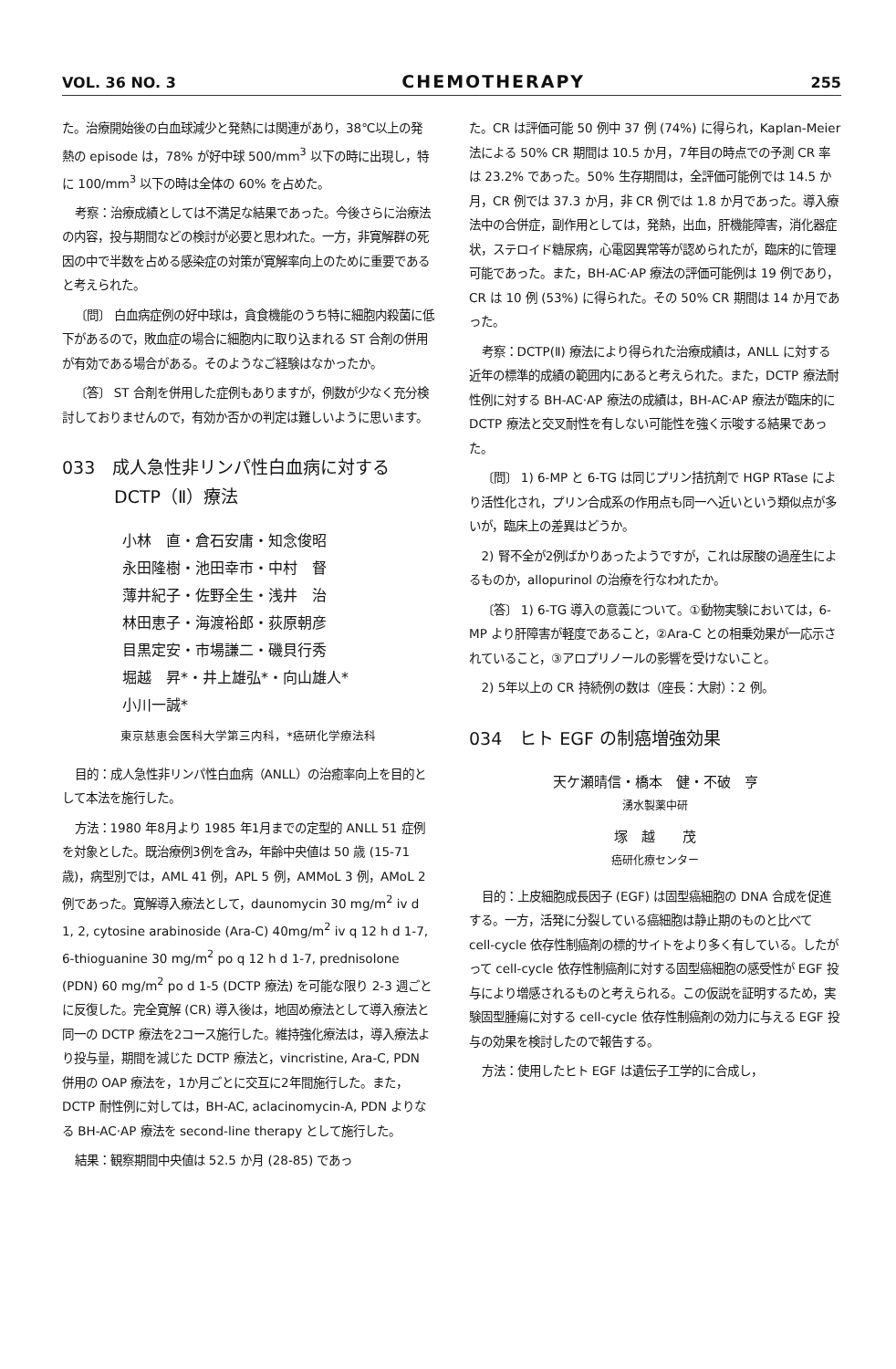VOL. 36 NO. 3 CHEMOTHERAPY 255
た。治療開始後の白血球減少と発熱には関連があり，38℃以上の発熱の episode は，78% が好中球 500/mm<sup>3</sup> 以下の時に出現し，特に 100/mm<sup>3</sup> 以下の時は全体の 60% を占めた。
考察：治療成績としては不満足な結果であった。今後さらに治療法の内容，投与期間などの検討が必要と思われた。一方，非寛解群の死因の中で半数を占める感染症の対策が寛解率向上のために重要であると考えられた。
〔問〕 白血病症例の好中球は，貪食機能のうち特に細胞内殺菌に低下があるので，敗血症の場合に細胞内に取り込まれる ST 合剤の併用が有効である場合がある。そのようなご経験はなかったか。
〔答〕 ST 合剤を併用した症例もありますが，例数が少なく充分検討しておりませんので，有効か否かの判定は難しいように思います。
033　成人急性非リンパ性白血病に対する
　　　DCTP（Ⅱ）療法
小林　直・倉石安庸・知念俊昭
永田隆樹・池田幸市・中村　督
薄井紀子・佐野全生・浅井　治
林田恵子・海渡裕郎・荻原朝彦
目黒定安・市場謙二・磯貝行秀
堀越　昇*・井上雄弘*・向山雄人*
小川一誠*
東京慈恵会医科大学第三内科，*癌研化学療法科
目的：成人急性非リンパ性白血病（ANLL）の治癒率向上を目的として本法を施行した。
方法：1980 年8月より 1985 年1月までの定型的 ANLL 51 症例を対象とした。既治療例3例を含み，年齢中央値は 50 歳 (15-71 歳)，病型別では，AML 41 例，APL 5 例，AMMoL 3 例，AMoL 2 例であった。寛解導入療法として，daunomycin 30 mg/m<sup>2</sup> iv d 1, 2, cytosine arabinoside (Ara-C) 40mg/m<sup>2</sup> iv q 12 h d 1-7, 6-thioguanine 30 mg/m<sup>2</sup> po q 12 h d 1-7, prednisolone (PDN) 60 mg/m<sup>2</sup> po d 1-5 (DCTP 療法) を可能な限り 2-3 週ごとに反復した。完全寛解 (CR) 導入後は，地固め療法として導入療法と同一の DCTP 療法を2コース施行した。維持強化療法は，導入療法より投与量，期間を減じた DCTP 療法と，vincristine, Ara-C, PDN 併用の OAP 療法を，1か月ごとに交互に2年間施行した。また，DCTP 耐性例に対しては，BH-AC, aclacinomycin-A, PDN よりなる BH-AC·AP 療法を second-line therapy として施行した。
結果：観察期間中央値は 52.5 か月 (28-85) であっ
た。CR は評価可能 50 例中 37 例 (74%) に得られ，Kaplan-Meier 法による 50% CR 期間は 10.5 か月，7年目の時点での予測 CR 率は 23.2% であった。50% 生存期間は，全評価可能例では 14.5 か月，CR 例では 37.3 か月，非 CR 例では 1.8 か月であった。導入療法中の合併症，副作用としては，発熱，出血，肝機能障害，消化器症状，ステロイド糖尿病，心電図異常等が認められたが，臨床的に管理可能であった。また，BH-AC·AP 療法の評価可能例は 19 例であり，CR は 10 例 (53%) に得られた。その 50% CR 期間は 14 か月であった。
考察：DCTP(Ⅱ) 療法により得られた治療成績は，ANLL に対する近年の標準的成績の範囲内にあると考えられた。また，DCTP 療法耐性例に対する BH-AC·AP 療法の成績は，BH-AC·AP 療法が臨床的に DCTP 療法と交叉耐性を有しない可能性を強く示唆する結果であった。
〔問〕 1) 6-MP と 6-TG は同じプリン拮抗剤で HGP RTase により活性化され，プリン合成系の作用点も同一へ近いという類似点が多いが，臨床上の差異はどうか。
2) 腎不全が2例ばかりあったようですが，これは尿酸の過産生によるものか，allopurinol の治療を行なわれたか。
〔答〕 1) 6-TG 導入の意義について。①動物実験においては，6-MP より肝障害が軽度であること，②Ara-C との相乗効果が一応示されていること，③アロプリノールの影響を受けないこと。
2) 5年以上の CR 持続例の数は（座長：大尉）：2 例。
034　ヒト EGF の制癌増強効果
天ケ瀬晴信・橋本　健・不破　亨
湧水製薬中研
塚　越　　茂
癌研化療センター
目的：上皮細胞成長因子 (EGF) は固型癌細胞の DNA 合成を促進する。一方，活発に分裂している癌細胞は静止期のものと比べて cell-cycle 依存性制癌剤の標的サイトをより多く有している。したがって cell-cycle 依存性制癌剤に対する固型癌細胞の感受性が EGF 投与により増感されるものと考えられる。この仮説を証明するため，実験固型腫瘍に対する cell-cycle 依存性制癌剤の効力に与える EGF 投与の効果を検討したので報告する。
方法：使用したヒト EGF は遺伝子工学的に合成し，